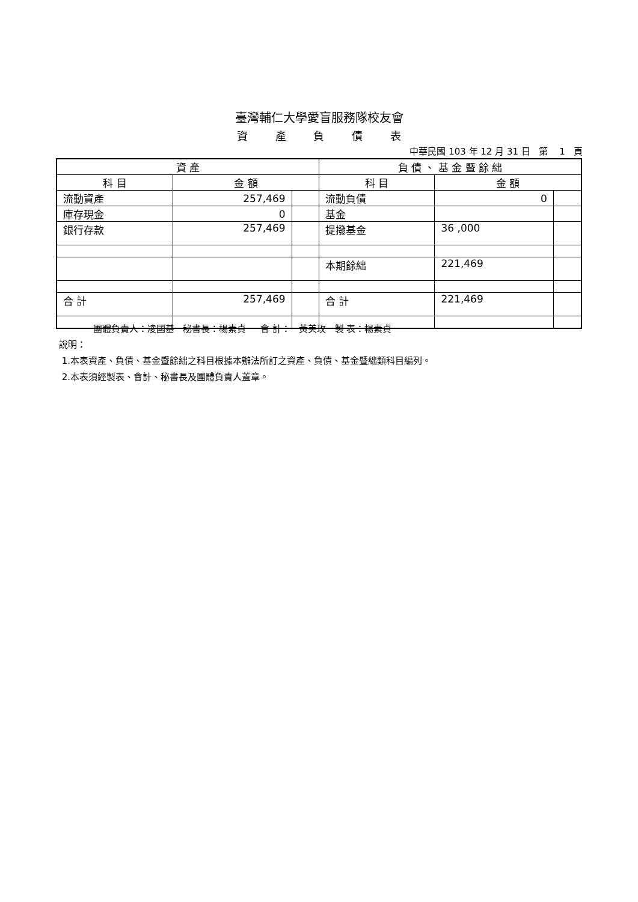臺灣輔仁大學愛盲服務隊校友會
資 產 負 債 表
中華民國 103 年 12 月 31 日 第 1 頁
| 資 產 | | | 負 債 、 基 金 暨 餘 絀 | | |
| --- | --- | --- | --- | --- | --- |
| 科 目 | 金 額 | | 科 目 | 金 額 | |
| 流動資產 | 257,469 | | 流動負債 | 0 | |
| 庫存現金 | 0 | | 基金 | | |
| 銀行存款 | 257,469 | | 提撥基金 | 36 ,000 | |
| | | | 本期餘絀 | 221,469 | |
| 合 計 | 257,469 | | 合 計 | 221,469 | |
團體負責人：凌國基 秘書長：楊素貞 會 計： 黃美玫 製 表：楊素貞
說明：
1.本表資產、負債、基金暨餘絀之科目根據本辦法所訂之資產、負債、基金暨絀類科目編列。
2.本表須經製表、會計、秘書長及團體負責人蓋章。